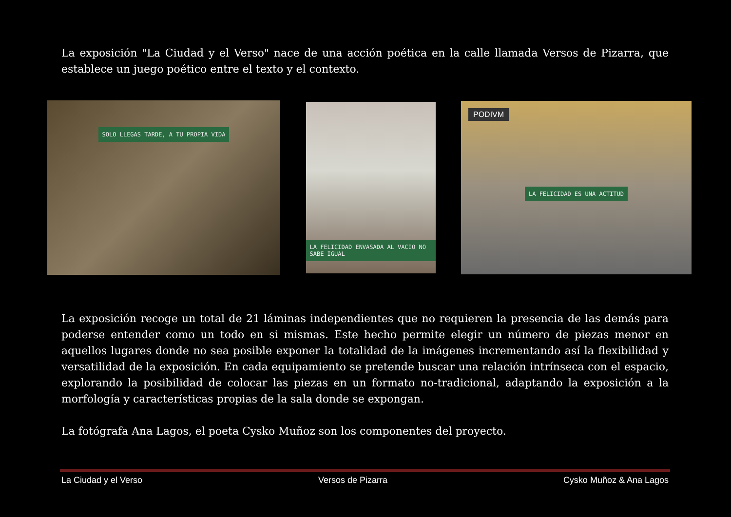La exposición "La Ciudad y el Verso" nace de una acción poética en la calle llamada Versos de Pizarra, que establece un juego poético entre el texto y el contexto.
SOLO LLEGAS TARDE, A TU PROPIA VIDA
LA FELICIDAD ENVASADA AL VACIO NO SABE IGUAL
PODIVM
LA FELICIDAD ES UNA ACTITUD
La exposición recoge un total de 21 láminas independientes que no requieren la presencia de las demás para poderse entender como un todo en si mismas. Este hecho permite elegir un número de piezas menor en aquellos lugares donde no sea posible exponer la totalidad de la imágenes incrementando así la flexibilidad y versatilidad de la exposición. En cada equipamiento se pretende buscar una relación intrínseca con el espacio, explorando la posibilidad de colocar las piezas en un formato no-tradicional, adaptando la exposición a la morfología y características propias de la sala donde se expongan.
La fotógrafa Ana Lagos, el poeta Cysko Muñoz son los componentes del proyecto.
La Ciudad y el Verso Versos de Pizarra Cysko Muñoz & Ana Lagos